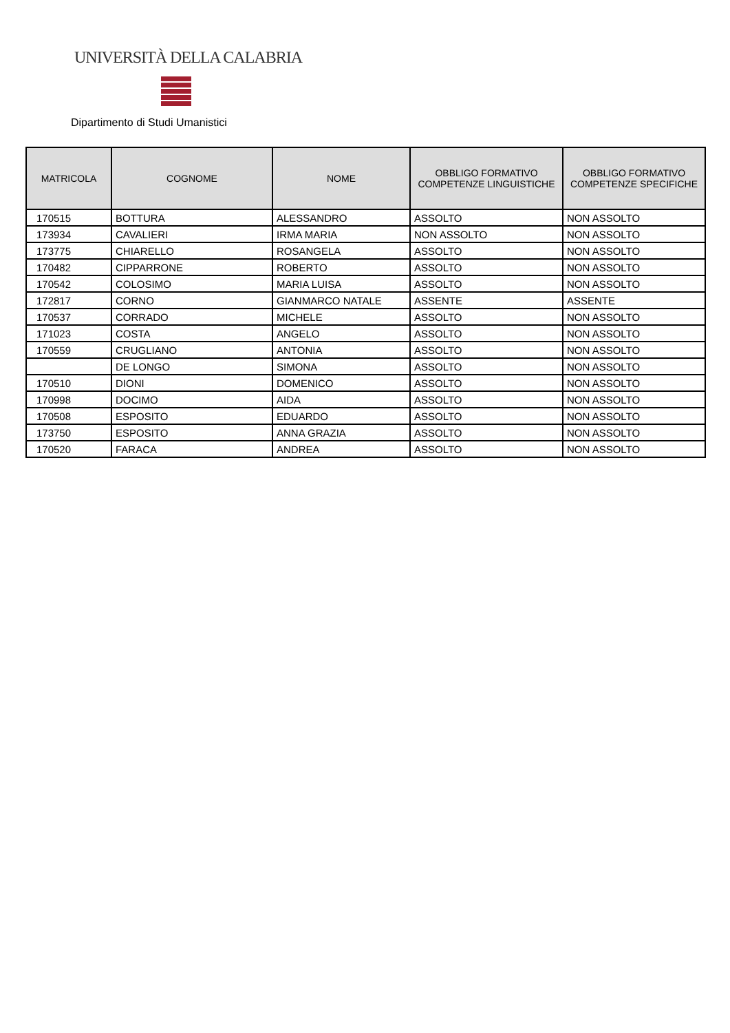UNIVERSITÀ DELLA CALABRIA
Dipartimento di Studi Umanistici
| MATRICOLA | COGNOME | NOME | OBBLIGO FORMATIVO COMPETENZE LINGUISTICHE | OBBLIGO FORMATIVO COMPETENZE SPECIFICHE |
| --- | --- | --- | --- | --- |
| 170515 | BOTTURA | ALESSANDRO | ASSOLTO | NON ASSOLTO |
| 173934 | CAVALIERI | IRMA MARIA | NON ASSOLTO | NON ASSOLTO |
| 173775 | CHIARELLO | ROSANGELA | ASSOLTO | NON ASSOLTO |
| 170482 | CIPPARRONE | ROBERTO | ASSOLTO | NON ASSOLTO |
| 170542 | COLOSIMO | MARIA LUISA | ASSOLTO | NON ASSOLTO |
| 172817 | CORNO | GIANMARCO NATALE | ASSENTE | ASSENTE |
| 170537 | CORRADO | MICHELE | ASSOLTO | NON ASSOLTO |
| 171023 | COSTA | ANGELO | ASSOLTO | NON ASSOLTO |
| 170559 | CRUGLIANO | ANTONIA | ASSOLTO | NON ASSOLTO |
| | DE LONGO | SIMONA | ASSOLTO | NON ASSOLTO |
| 170510 | DIONI | DOMENICO | ASSOLTO | NON ASSOLTO |
| 170998 | DOCIMO | AIDA | ASSOLTO | NON ASSOLTO |
| 170508 | ESPOSITO | EDUARDO | ASSOLTO | NON ASSOLTO |
| 173750 | ESPOSITO | ANNA GRAZIA | ASSOLTO | NON ASSOLTO |
| 170520 | FARACA | ANDREA | ASSOLTO | NON ASSOLTO |